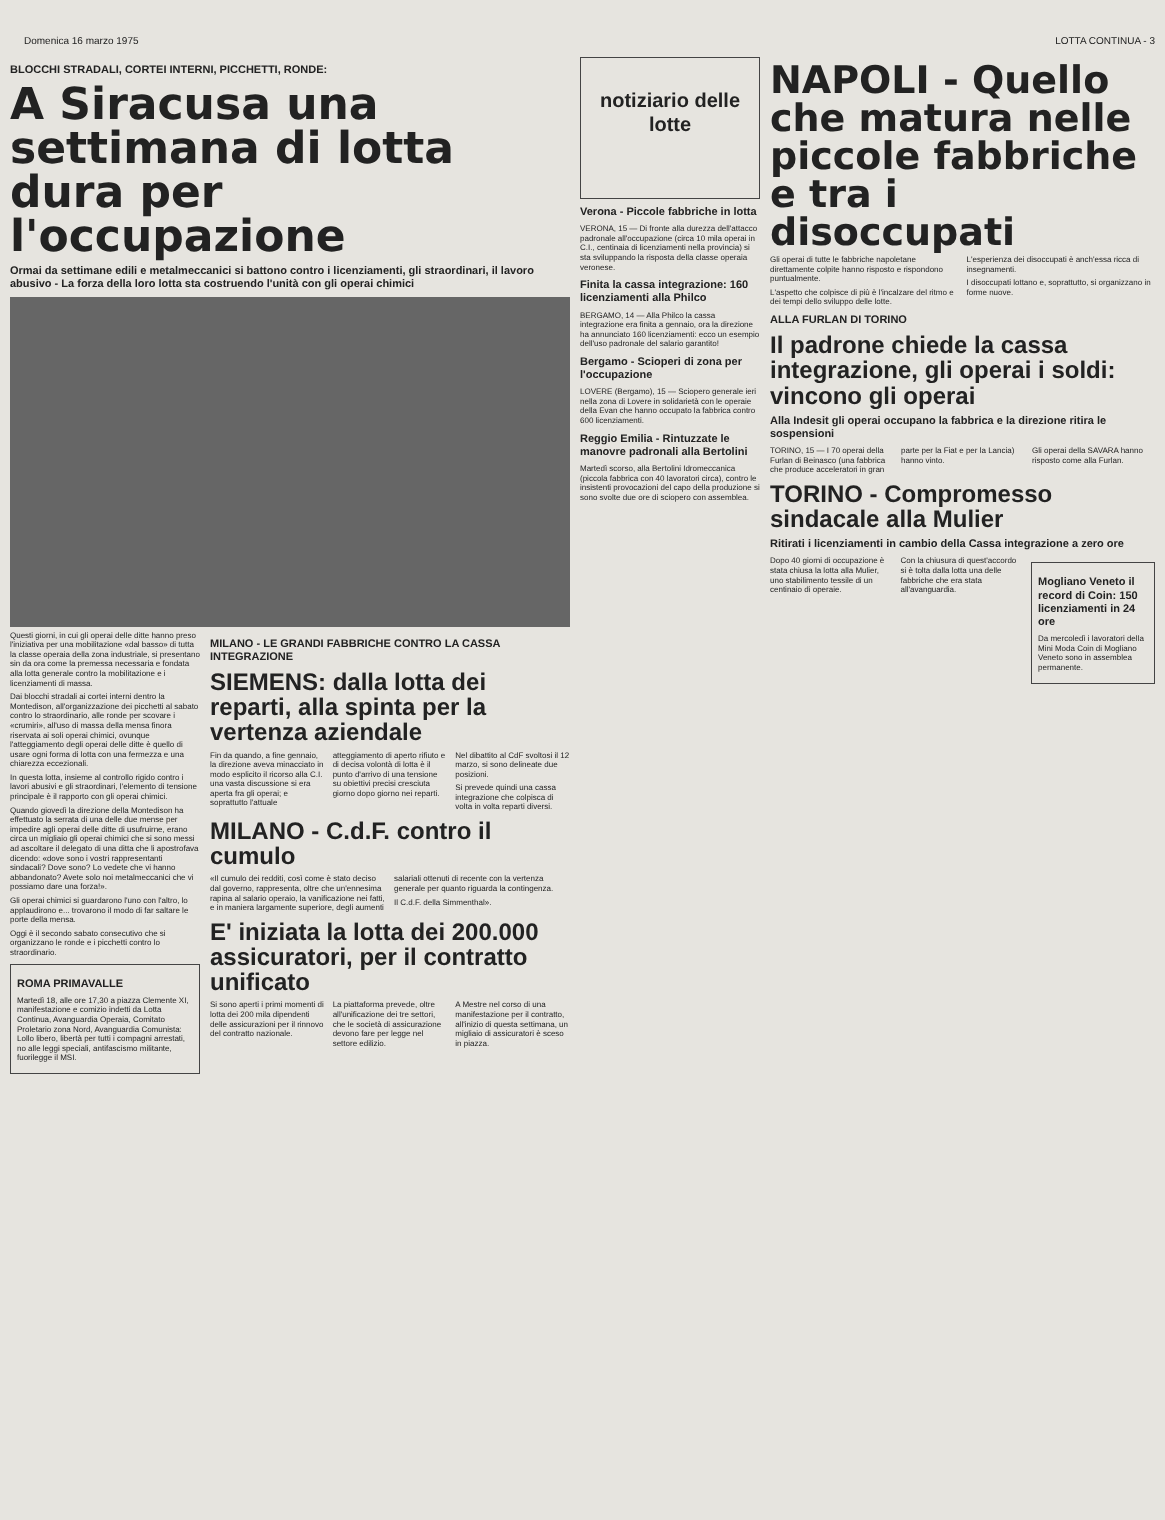Domenica 16 marzo 1975 LOTTA CONTINUA - 3
BLOCCHI STRADALI, CORTEI INTERNI, PICCHETTI, RONDE:
A Siracusa una settimana di lotta dura per l'occupazione
Ormai da settimane edili e metalmeccanici si battono contro i licenziamenti, gli straordinari, il lavoro abusivo - La forza della loro lotta sta costruendo l'unità con gli operai chimici
Questi giorni, in cui gli operai delle ditte hanno preso l'iniziativa per una mobilitazione «dal basso» di tutta la classe operaia della zona industriale, si presentano sin da ora come la premessa necessaria e fondata alla lotta generale contro la mobilitazione e i licenziamenti di massa.
Dai blocchi stradali ai cortei interni dentro la Montedison, all'organizzazione dei picchetti al sabato contro lo straordinario, alle ronde per scovare i «crumiri», all'uso di massa della mensa finora riservata ai soli operai chimici, ovunque l'atteggiamento degli operai delle ditte è quello di usare ogni forma di lotta con una fermezza e una chiarezza eccezionali.
In questa lotta, insieme al controllo rigido contro i lavori abusivi e gli straordinari, l'elemento di tensione principale è il rapporto con gli operai chimici.
Quando giovedì la direzione della Montedison ha effettuato la serrata di una delle due mense per impedire agli operai delle ditte di usufruirne, erano circa un migliaio gli operai chimici che si sono messi ad ascoltare il delegato di una ditta che li apostrofava dicendo: «dove sono i vostri rappresentanti sindacali? Dove sono? Lo vedete che vi hanno abbandonato? Avete solo noi metalmeccanici che vi possiamo dare una forza!».
Gli operai chimici si guardarono l'uno con l'altro, lo applaudirono e... trovarono il modo di far saltare le porte della mensa.
Oggi è il secondo sabato consecutivo che si organizzano le ronde e i picchetti contro lo straordinario.
ROMA PRIMAVALLE
Martedì 18, alle ore 17,30 a piazza Clemente XI, manifestazione e comizio indetti da Lotta Continua, Avanguardia Operaia, Comitato Proletario zona Nord, Avanguardia Comunista: Lollo libero, libertà per tutti i compagni arrestati, no alle leggi speciali, antifascismo militante, fuorilegge il MSI.
MILANO - LE GRANDI FABBRICHE CONTRO LA CASSA INTEGRAZIONE
SIEMENS: dalla lotta dei reparti, alla spinta per la vertenza aziendale
Fin da quando, a fine gennaio, la direzione aveva minacciato in modo esplicito il ricorso alla C.I. una vasta discussione si era aperta fra gli operai; e soprattutto l'attuale atteggiamento di aperto rifiuto e di decisa volontà di lotta è il punto d'arrivo di una tensione su obiettivi precisi cresciuta giorno dopo giorno nei reparti.
Nel dibattito al CdF svoltosi il 12 marzo, si sono delineate due posizioni.
Si prevede quindi una cassa integrazione che colpisca di volta in volta reparti diversi.
MILANO - C.d.F. contro il cumulo
«Il cumulo dei redditi, così come è stato deciso dal governo, rappresenta, oltre che un'ennesima rapina al salario operaio, la vanificazione nei fatti, e in maniera largamente superiore, degli aumenti salariali ottenuti di recente con la vertenza generale per quanto riguarda la contingenza.
Il C.d.F. della Simmenthal».
E' iniziata la lotta dei 200.000 assicuratori, per il contratto unificato
Si sono aperti i primi momenti di lotta dei 200 mila dipendenti delle assicurazioni per il rinnovo del contratto nazionale.
La piattaforma prevede, oltre all'unificazione dei tre settori, che le società di assicurazione devono fare per legge nel settore edilizio.
A Mestre nel corso di una manifestazione per il contratto, all'inizio di questa settimana, un migliaio di assicuratori è sceso in piazza.
notiziario delle lotte
Verona - Piccole fabbriche in lotta
VERONA, 15 — Di fronte alla durezza dell'attacco padronale all'occupazione (circa 10 mila operai in C.I., centinaia di licenziamenti nella provincia) si sta sviluppando la risposta della classe operaia veronese.
Finita la cassa integrazione: 160 licenziamenti alla Philco
BERGAMO, 14 — Alla Philco la cassa integrazione era finita a gennaio, ora la direzione ha annunciato 160 licenziamenti: ecco un esempio dell'uso padronale del salario garantito!
Bergamo - Scioperi di zona per l'occupazione
LOVERE (Bergamo), 15 — Sciopero generale ieri nella zona di Lovere in solidarietà con le operaie della Evan che hanno occupato la fabbrica contro 600 licenziamenti.
Reggio Emilia - Rintuzzate le manovre padronali alla Bertolini
Martedì scorso, alla Bertolini Idromeccanica (piccola fabbrica con 40 lavoratori circa), contro le insistenti provocazioni del capo della produzione si sono svolte due ore di sciopero con assemblea.
NAPOLI - Quello che matura nelle piccole fabbriche e tra i disoccupati
Gli operai di tutte le fabbriche napoletane direttamente colpite hanno risposto e rispondono puntualmente.
L'aspetto che colpisce di più è l'incalzare del ritmo e dei tempi dello sviluppo delle lotte.
L'esperienza dei disoccupati è anch'essa ricca di insegnamenti.
I disoccupati lottano e, soprattutto, si organizzano in forme nuove.
ALLA FURLAN DI TORINO
Il padrone chiede la cassa integrazione, gli operai i soldi: vincono gli operai
Alla Indesit gli operai occupano la fabbrica e la direzione ritira le sospensioni
TORINO, 15 — I 70 operai della Furlan di Beinasco (una fabbrica che produce acceleratori in gran parte per la Fiat e per la Lancia) hanno vinto.
Gli operai della SAVARA hanno risposto come alla Furlan.
TORINO - Compromesso sindacale alla Mulier
Ritirati i licenziamenti in cambio della Cassa integrazione a zero ore
Dopo 40 giorni di occupazione è stata chiusa la lotta alla Mulier, uno stabilimento tessile di un centinaio di operaie.
Con la chiusura di quest'accordo si è tolta dalla lotta una delle fabbriche che era stata all'avanguardia.
Mogliano Veneto il record di Coin: 150 licenziamenti in 24 ore
Da mercoledì i lavoratori della Mini Moda Coin di Mogliano Veneto sono in assemblea permanente.